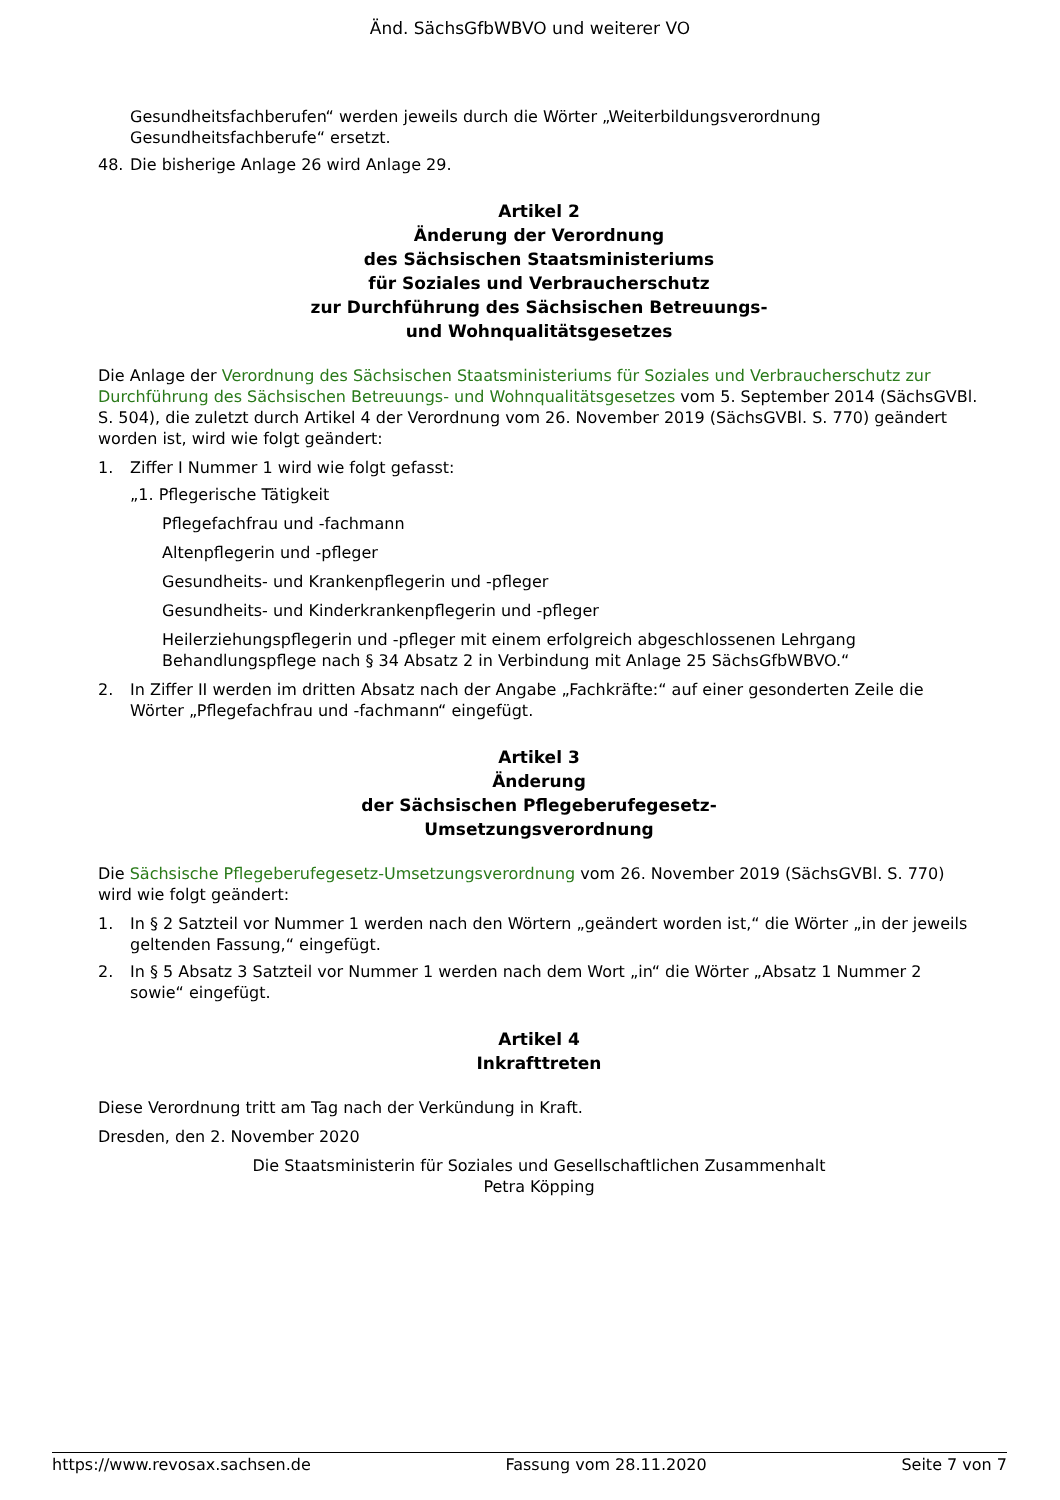Änd. SächsGfbWBVO und weiterer VO
Gesundheitsfachberufen“ werden jeweils durch die Wörter „Weiterbildungsverordnung Gesundheitsfachberufe“ ersetzt.
48. Die bisherige Anlage 26 wird Anlage 29.
Artikel 2
Änderung der Verordnung
des Sächsischen Staatsministeriums
für Soziales und Verbraucherschutz
zur Durchführung des Sächsischen Betreuungs-
und Wohnqualitätsgesetzes
Die Anlage der Verordnung des Sächsischen Staatsministeriums für Soziales und Verbraucherschutz zur Durchführung des Sächsischen Betreuungs- und Wohnqualitätsgesetzes vom 5. September 2014 (SächsGVBl. S. 504), die zuletzt durch Artikel 4 der Verordnung vom 26. November 2019 (SächsGVBl. S. 770) geändert worden ist, wird wie folgt geändert:
1. Ziffer I Nummer 1 wird wie folgt gefasst:
„1. Pflegerische Tätigkeit
Pflegefachfrau und -fachmann
Altenpflegerin und -pfleger
Gesundheits- und Krankenpflegerin und -pfleger
Gesundheits- und Kinderkrankenpflegerin und -pfleger
Heilerziehungspflegerin und -pfleger mit einem erfolgreich abgeschlossenen Lehrgang Behandlungspflege nach § 34 Absatz 2 in Verbindung mit Anlage 25 SächsGfbWBVO.“
2. In Ziffer II werden im dritten Absatz nach der Angabe „Fachkräfte:“ auf einer gesonderten Zeile die Wörter „Pflegefachfrau und -fachmann“ eingefügt.
Artikel 3
Änderung
der Sächsischen Pflegeberufegesetz-
Umsetzungsverordnung
Die Sächsische Pflegeberufegesetz-Umsetzungsverordnung vom 26. November 2019 (SächsGVBl. S. 770) wird wie folgt geändert:
1. In § 2 Satzteil vor Nummer 1 werden nach den Wörtern „geändert worden ist,“ die Wörter „in der jeweils geltenden Fassung,“ eingefügt.
2. In § 5 Absatz 3 Satzteil vor Nummer 1 werden nach dem Wort „in“ die Wörter „Absatz 1 Nummer 2 sowie“ eingefügt.
Artikel 4
Inkrafttreten
Diese Verordnung tritt am Tag nach der Verkündung in Kraft.
Dresden, den 2. November 2020
Die Staatsministerin für Soziales und Gesellschaftlichen Zusammenhalt
Petra Köpping
https://www.revosax.sachsen.de Fassung vom 28.11.2020 Seite 7 von 7